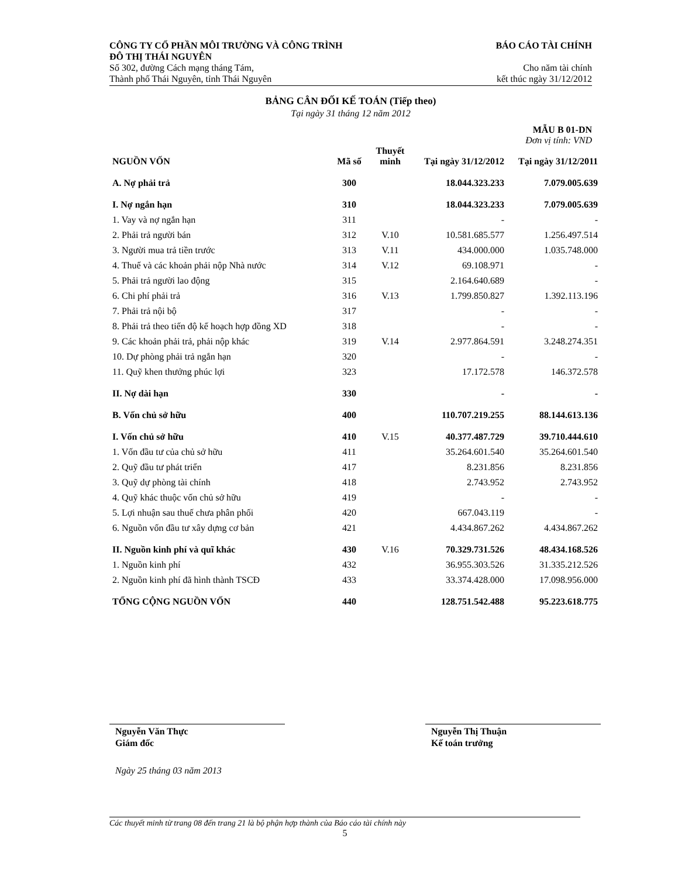CÔNG TY CỔ PHẦN MÔI TRƯỜNG VÀ CÔNG TRÌNH
ĐÔ THỊ THÁI NGUYÊN
Số 302, đường Cách mạng tháng Tám,
Thành phố Thái Nguyên, tỉnh Thái Nguyên
BÁO CÁO TÀI CHÍNH
Cho năm tài chính
kết thúc ngày 31/12/2012
BẢNG CÂN ĐỐI KẾ TOÁN (Tiếp theo)
Tại ngày 31 tháng 12 năm 2012
MẪU B 01-DN
Đơn vị tính: VND
| NGUỒN VỐN | Mã số | Thuyết minh | Tại ngày 31/12/2012 | Tại ngày 31/12/2011 |
| --- | --- | --- | --- | --- |
| A. Nợ phải trả | 300 | | 18.044.323.233 | 7.079.005.639 |
| I. Nợ ngắn hạn | 310 | | 18.044.323.233 | 7.079.005.639 |
| 1. Vay và nợ ngắn hạn | 311 | | - | - |
| 2. Phải trả người bán | 312 | V.10 | 10.581.685.577 | 1.256.497.514 |
| 3. Người mua trả tiền trước | 313 | V.11 | 434.000.000 | 1.035.748.000 |
| 4. Thuế và các khoản phải nộp Nhà nước | 314 | V.12 | 69.108.971 | - |
| 5. Phải trả người lao động | 315 | | 2.164.640.689 | - |
| 6. Chi phí phải trả | 316 | V.13 | 1.799.850.827 | 1.392.113.196 |
| 7. Phải trả nội bộ | 317 | | - | - |
| 8. Phải trả theo tiến độ kế hoạch hợp đồng XD | 318 | | - | - |
| 9. Các khoản phải trả, phải nộp khác | 319 | V.14 | 2.977.864.591 | 3.248.274.351 |
| 10. Dự phòng phải trả ngắn hạn | 320 | | - | - |
| 11. Quỹ khen thưởng phúc lợi | 323 | | 17.172.578 | 146.372.578 |
| II. Nợ dài hạn | 330 | | - | - |
| B. Vốn chủ sở hữu | 400 | | 110.707.219.255 | 88.144.613.136 |
| I. Vốn chủ sở hữu | 410 | V.15 | 40.377.487.729 | 39.710.444.610 |
| 1. Vốn đầu tư của chủ sở hữu | 411 | | 35.264.601.540 | 35.264.601.540 |
| 2. Quỹ đầu tư phát triển | 417 | | 8.231.856 | 8.231.856 |
| 3. Quỹ dự phòng tài chính | 418 | | 2.743.952 | 2.743.952 |
| 4. Quỹ khác thuộc vốn chủ sở hữu | 419 | | - | - |
| 5. Lợi nhuận sau thuế chưa phân phối | 420 | | 667.043.119 | - |
| 6. Nguồn vốn đầu tư xây dựng cơ bản | 421 | | 4.434.867.262 | 4.434.867.262 |
| II. Nguồn kinh phí và quĩ khác | 430 | V.16 | 70.329.731.526 | 48.434.168.526 |
| 1. Nguồn kinh phí | 432 | | 36.955.303.526 | 31.335.212.526 |
| 2. Nguồn kinh phí đã hình thành TSCĐ | 433 | | 33.374.428.000 | 17.098.956.000 |
| TỔNG CỘNG NGUỒN VỐN | 440 | | 128.751.542.488 | 95.223.618.775 |
Nguyễn Văn Thực
Giám đốc
Nguyễn Thị Thuận
Kế toán trưởng
Ngày 25 tháng 03 năm 2013
Các thuyết minh từ trang 08 đến trang 21 là bộ phận hợp thành của Báo cáo tài chính này
5